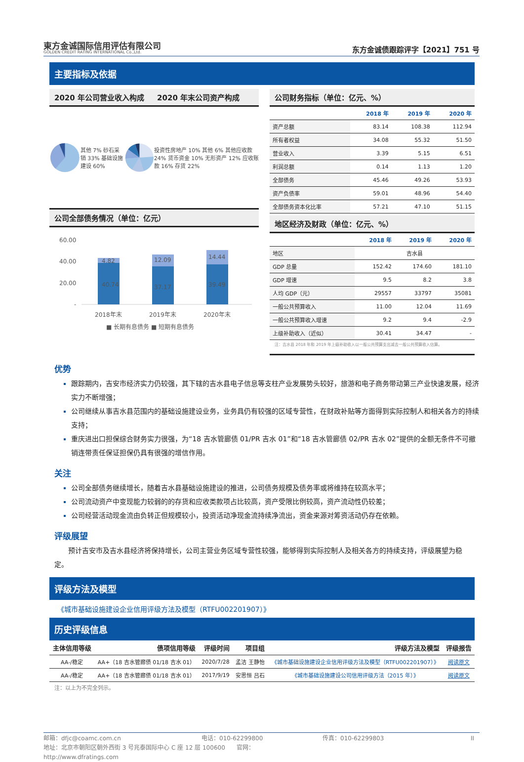東方金诚国际信用评估有限公司
GOLDEN CREDIT RATING INTERNATIONAL Co.,Ltd.
东方金诚债跟踪评字【2021】751 号
主要指标及依据
2020 年公司营业收入构成 2020 年末公司资产构成
其他 7% 砂石采销 33% 基础设施建设 60%
投资性房地产 10% 其他 6% 其他应收款 24% 货币资金 10% 无形资产 12% 应收账款 16% 存货 22%
公司全部债务情况（单位：亿元）
60.00
40.00
20.00
-
4.82
40.74
12.09
37.17
14.44
39.49
2018年末
2019年末
2020年末
■ 长期有息债务 ■ 短期有息债务
公司财务指标（单位：亿元、%）
| | 2018 年 | 2019 年 | 2020 年 |
| --- | --- | --- | --- |
| 资产总额 | 83.14 | 108.38 | 112.94 |
| 所有者权益 | 34.08 | 55.32 | 51.50 |
| 营业收入 | 3.39 | 5.15 | 6.51 |
| 利润总额 | 0.14 | 1.13 | 1.20 |
| 全部债务 | 45.46 | 49.26 | 53.93 |
| 资产负债率 | 59.01 | 48.96 | 54.40 |
| 全部债务资本化比率 | 57.21 | 47.10 | 51.15 |
地区经济及财政（单位：亿元、%）
| | 2018 年 | 2019 年 | 2020 年 |
| --- | --- | --- | --- |
| 地区 | 吉水县 | | |
| GDP 总量 | 152.42 | 174.60 | 181.10 |
| GDP 增速 | 9.5 | 8.2 | 3.8 |
| 人均 GDP（元） | 29557 | 33797 | 35081 |
| 一般公共预算收入 | 11.00 | 12.04 | 11.69 |
| 一般公共预算收入增速 | 9.2 | 9.4 | -2.9 |
| 上级补助收入（近似） | 30.41 | 34.47 | - |
注：吉水县 2018 年和 2019 年上级补助收入以一般公共预算支出减去一般公共预算收入估算。
优势
跟踪期内，吉安市经济实力仍较强，其下辖的吉水县电子信息等支柱产业发展势头较好，旅游和电子商务带动第三产业快速发展，经济实力不断增强；
公司继续从事吉水县范围内的基础设施建设业务，业务具仍有较强的区域专营性，在财政补贴等方面得到实际控制人和相关各方的持续支持；
重庆进出口担保综合财务实力很强，为“18 吉水管廊债 01/PR 吉水 01”和“18 吉水管廊债 02/PR 吉水 02”提供的全额无条件不可撤销连带责任保证担保仍具有很强的增信作用。
关注
公司全部债务继续增长，随着吉水县基础设施建设的推进，公司债务规模及债务率或将维持在较高水平；
公司流动资产中变现能力较弱的的存货和应收类款项占比较高，资产受限比例较高，资产流动性仍较差；
公司经营活动现金流由负转正但规模较小，投资活动净现金流持续净流出，资金来源对筹资活动仍存在依赖。
评级展望
预计吉安市及吉水县经济将保持增长，公司主营业务区域专营性较强，能够得到实际控制人及相关各方的持续支持，评级展望为稳定。
评级方法及模型
《城市基础设施建设企业信用评级方法及模型（RTFU002201907）》
历史评级信息
| 主体信用等级 | 债项信用等级 | 评级时间 | 项目组 | 评级方法及模型 | 评级报告 |
| --- | --- | --- | --- | --- | --- |
| AA-/稳定 | AA+（18 吉水管廊债 01/18 吉水 01） | 2020/7/28 | 孟洁 王静怡 | 《城市基础设施建设企业信用评级方法及模型（RTFU002201907）》 | 阅读原文 |
| AA-/稳定 | AA+（18 吉水管廊债 01/18 吉水 01） | 2017/9/19 | 安思恒 吕石 | 《城市基础设施建设公司信用评级方法（2015 年）》 | 阅读原文 |
注：以上为不完全列示。
邮箱：dfjc@coamc.com.cn 电话：010-62299800 传真：010-62299803 II 地址：北京市朝阳区朝外西街 3 号兆泰国际中心 C 座 12 层 100600 官网：http://www.dfratings.com